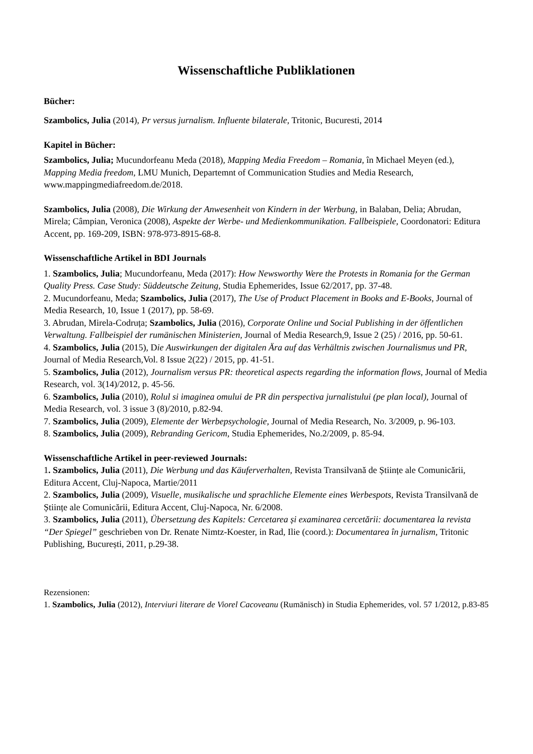Wissenschaftliche Publiklationen
Bücher:
Szambolics, Julia (2014), Pr versus jurnalism. Influente bilaterale, Tritonic, Bucuresti, 2014
Kapitel in Bücher:
Szambolics, Julia; Mucundorfeanu Meda (2018), Mapping Media Freedom – Romania, în Michael Meyen (ed.), Mapping Media freedom, LMU Munich, Departemnt of Communication Studies and Media Research, www.mappingmediafreedom.de/2018.
Szambolics, Julia (2008), Die Wirkung der Anwesenheit von Kindern in der Werbung, in Balaban, Delia; Abrudan, Mirela; Câmpian, Veronica (2008), Aspekte der Werbe- und Medienkommunikation. Fallbeispiele, Coordonatori: Editura Accent, pp. 169-209, ISBN: 978-973-8915-68-8.
Wissenschaftliche Artikel in BDI Journals
1. Szambolics, Julia; Mucundorfeanu, Meda (2017): How Newsworthy Were the Protests in Romania for the German Quality Press. Case Study: Süddeutsche Zeitung, Studia Ephemerides, Issue 62/2017, pp. 37-48.
2. Mucundorfeanu, Meda; Szambolics, Julia (2017), The Use of Product Placement in Books and E-Books, Journal of Media Research, 10, Issue 1 (2017), pp. 58-69.
3. Abrudan, Mirela-Codruța; Szambolics, Julia (2016), Corporate Online und Social Publishing in der öffentlichen Verwaltung. Fallbeispiel der rumänischen Ministerien, Journal of Media Research,9, Issue 2 (25) / 2016, pp. 50-61.
4. Szambolics, Julia (2015), Die Auswirkungen der digitalen Ära auf das Verhältnis zwischen Journalismus und PR, Journal of Media Research,Vol. 8 Issue 2(22) / 2015, pp. 41-51.
5. Szambolics, Julia (2012), Journalism versus PR: theoretical aspects regarding the information flows, Journal of Media Research, vol. 3(14)/2012, p. 45-56.
6. Szambolics, Julia (2010), Rolul si imaginea omului de PR din perspectiva jurnalistului (pe plan local), Journal of Media Research, vol. 3 issue 3 (8)/2010, p.82-94.
7. Szambolics, Julia (2009), Elemente der Werbepsychologie, Journal of Media Research, No. 3/2009, p. 96-103.
8. Szambolics, Julia (2009), Rebranding Gericom, Studia Ephemerides, No.2/2009, p. 85-94.
Wissenschaftliche Artikel in peer-reviewed Journals:
1. Szambolics, Julia (2011), Die Werbung und das Käuferverhalten, Revista Transilvană de Științe ale Comunicării, Editura Accent, Cluj-Napoca, Martie/2011
2. Szambolics, Julia (2009), Visuelle, musikalische und sprachliche Elemente eines Werbespots, Revista Transilvană de Științe ale Comunicării, Editura Accent, Cluj-Napoca, Nr. 6/2008.
3. Szambolics, Julia (2011), Übersetzung des Kapitels: Cercetarea și examinarea cercetării: documentarea la revista “Der Spiegel” geschrieben von Dr. Renate Nimtz-Koester, in Rad, Ilie (coord.): Documentarea în jurnalism, Tritonic Publishing, București, 2011, p.29-38.
Rezensionen:
1. Szambolics, Julia (2012), Interviuri literare de Viorel Cacoveanu (Rumänisch) in Studia Ephemerides, vol. 57 1/2012, p.83-85